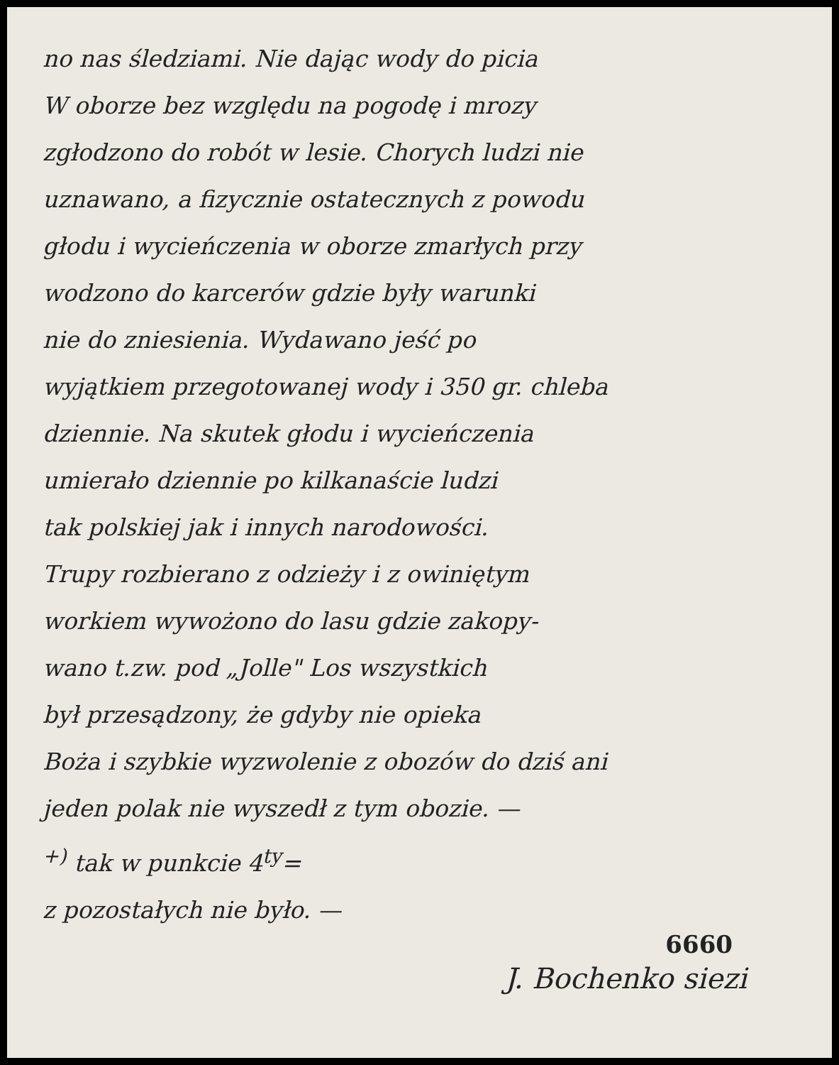no nas śledziami. Nie dając wody do picia
W oborze bez względu na pogodę i mrozy
zgłodzono do robót w lesie. Chorych ludzi nie
uznawano, a fizycznie ostatecznych z powodu
głodu i wycieńczenia w oborze zmarłych przy
wodzono do karcerów gdzie były warunki
nie do zniesienia. Wydawano jeść po
wyjątkiem przegotowanej wody i 350 gr. chleba
dziennie. Na skutek głodu i wycieńczenia
umierało dziennie po kilkanaście ludzi
tak polskiej jak i innych narodowości.
Trupy rozbierano z odzieży i z owiniętym
workiem wywożono do lasu gdzie zakopy-
wano t.zw. pod „Jolle" Los wszystkich
był przesądzony, że gdyby nie opieka
Boża i szybkie wyzwolenie z obozów do dziś ani
jeden polak nie wyszedł z tym obozie. —
<sup>+)</sup> tak w punkcie 4<sup>ty</sup>=
z pozostałych nie było. —
6660
J. Bochenko siezi